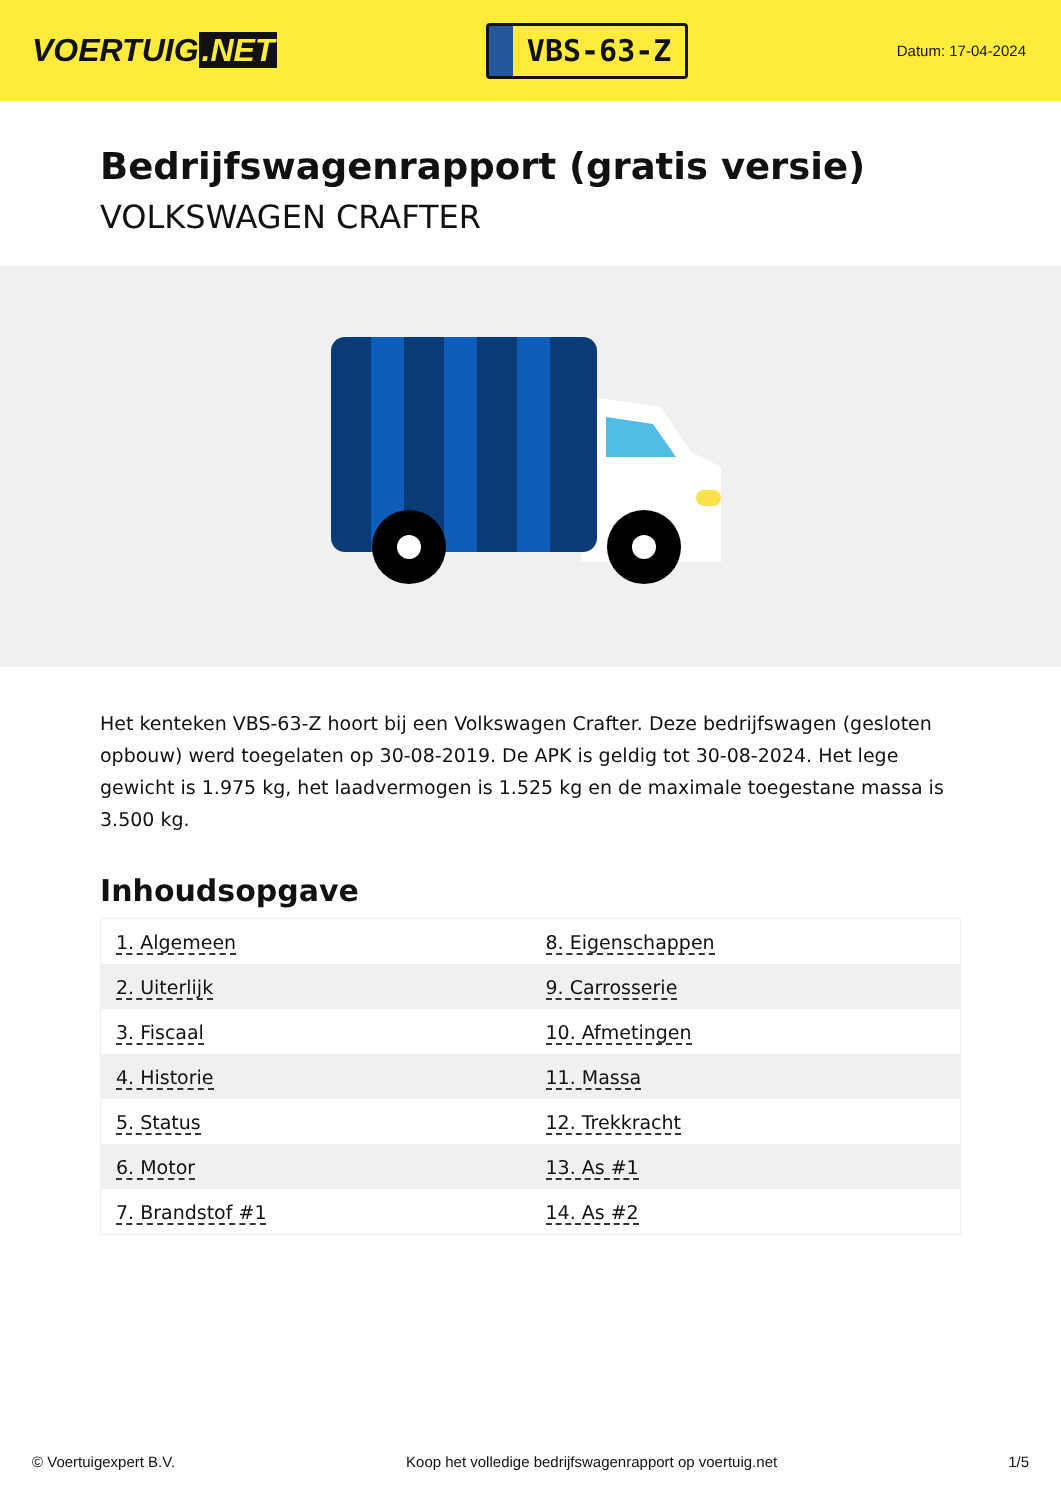VOERTUIG.NET
VBS-63-Z
Datum: 17-04-2024
Bedrijfswagenrapport (gratis versie)
VOLKSWAGEN CRAFTER
Het kenteken VBS-63-Z hoort bij een Volkswagen Crafter. Deze bedrijfswagen (gesloten opbouw) werd toegelaten op 30-08-2019. De APK is geldig tot 30-08-2024. Het lege gewicht is 1.975 kg, het laadvermogen is 1.525 kg en de maximale toegestane massa is 3.500 kg.
Inhoudsopgave
| 1. Algemeen | 8. Eigenschappen |
| 2. Uiterlijk | 9. Carrosserie |
| 3. Fiscaal | 10. Afmetingen |
| 4. Historie | 11. Massa |
| 5. Status | 12. Trekkracht |
| 6. Motor | 13. As #1 |
| 7. Brandstof #1 | 14. As #2 |
© Voertuigexpert B.V. Koop het volledige bedrijfswagenrapport op voertuig.net 1/5